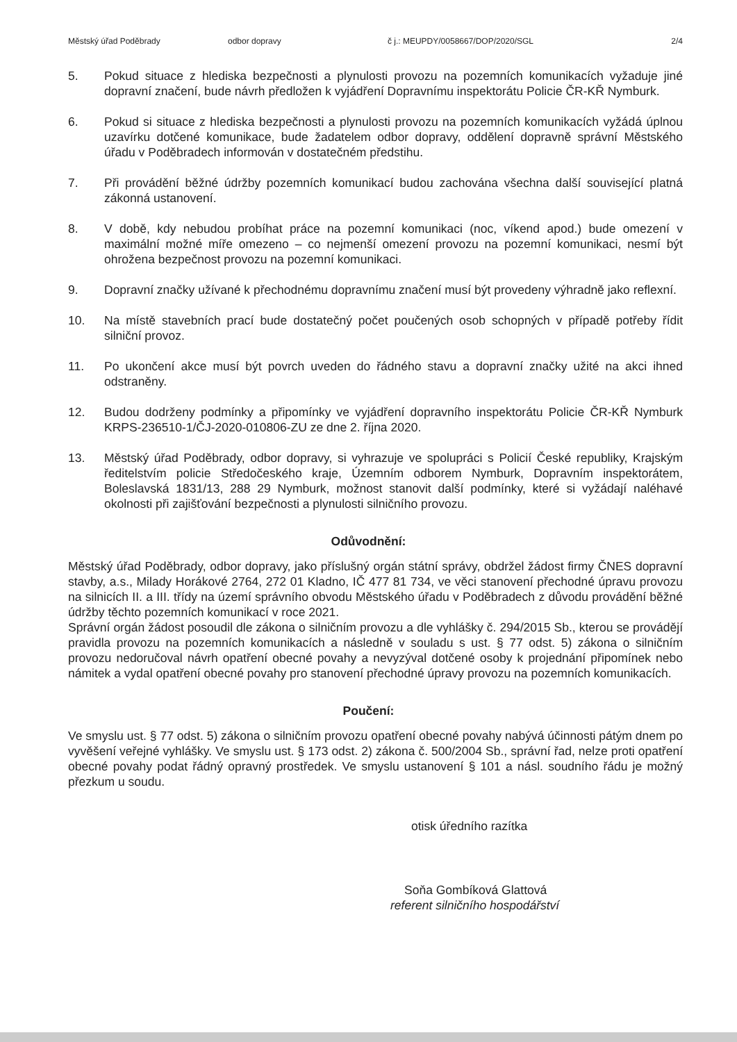Městský úřad Poděbrady odbor dopravy č j.: MEUPDY/0058667/DOP/2020/SGL 2/4
5. Pokud situace z hlediska bezpečnosti a plynulosti provozu na pozemních komunikacích vyžaduje jiné dopravní značení, bude návrh předložen k vyjádření Dopravnímu inspektorátu Policie ČR-KŘ Nymburk.
6. Pokud si situace z hlediska bezpečnosti a plynulosti provozu na pozemních komunikacích vyžádá úplnou uzavírku dotčené komunikace, bude žadatelem odbor dopravy, oddělení dopravně správní Městského úřadu v Poděbradech informován v dostatečném předstihu.
7. Při provádění běžné údržby pozemních komunikací budou zachována všechna další související platná zákonná ustanovení.
8. V době, kdy nebudou probíhat práce na pozemní komunikaci (noc, víkend apod.) bude omezení v maximální možné míře omezeno – co nejmenší omezení provozu na pozemní komunikaci, nesmí být ohrožena bezpečnost provozu na pozemní komunikaci.
9. Dopravní značky užívané k přechodnému dopravnímu značení musí být provedeny výhradně jako reflexní.
10. Na místě stavebních prací bude dostatečný počet poučených osob schopných v případě potřeby řídit silniční provoz.
11. Po ukončení akce musí být povrch uveden do řádného stavu a dopravní značky užité na akci ihned odstraněny.
12. Budou dodrženy podmínky a připomínky ve vyjádření dopravního inspektorátu Policie ČR-KŘ Nymburk KRPS-236510-1/ČJ-2020-010806-ZU ze dne 2. října 2020.
13. Městský úřad Poděbrady, odbor dopravy, si vyhrazuje ve spolupráci s Policií České republiky, Krajským ředitelstvím policie Středočeského kraje, Územním odborem Nymburk, Dopravním inspektorátem, Boleslavská 1831/13, 288 29 Nymburk, možnost stanovit další podmínky, které si vyžádají naléhavé okolnosti při zajišťování bezpečnosti a plynulosti silničního provozu.
Odůvodnění:
Městský úřad Poděbrady, odbor dopravy, jako příslušný orgán státní správy, obdržel žádost firmy ČNES dopravní stavby, a.s., Milady Horákové 2764, 272 01 Kladno, IČ 477 81 734, ve věci stanovení přechodné úpravu provozu na silnicích II. a III. třídy na území správního obvodu Městského úřadu v Poděbradech z důvodu provádění běžné údržby těchto pozemních komunikací v roce 2021.
Správní orgán žádost posoudil dle zákona o silničním provozu a dle vyhlášky č. 294/2015 Sb., kterou se provádějí pravidla provozu na pozemních komunikacích a následně v souladu s ust. § 77 odst. 5) zákona o silničním provozu nedoručoval návrh opatření obecné povahy a nevyzýval dotčené osoby k projednání připomínek nebo námitek a vydal opatření obecné povahy pro stanovení přechodné úpravy provozu na pozemních komunikacích.
Poučení:
Ve smyslu ust. § 77 odst. 5) zákona o silničním provozu opatření obecné povahy nabývá účinnosti pátým dnem po vyvěšení veřejné vyhlášky. Ve smyslu ust. § 173 odst. 2) zákona č. 500/2004 Sb., správní řad, nelze proti opatření obecné povahy podat řádný opravný prostředek. Ve smyslu ustanovení § 101 a násl. soudního řádu je možný přezkum u soudu.
otisk úředního razítka
Soňa Gombíková Glattová
referent silničního hospodářství